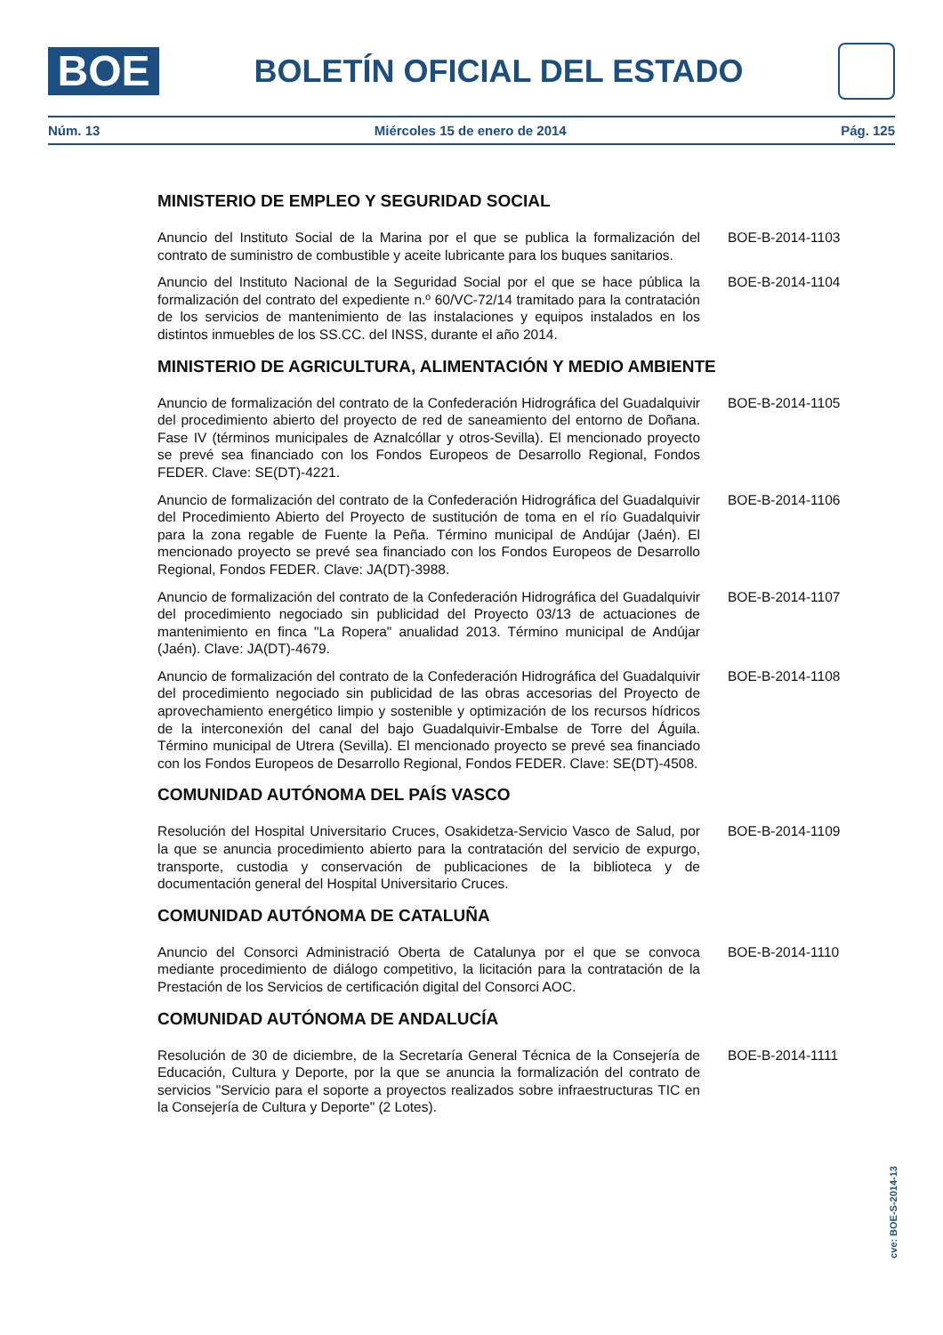BOE
BOLETÍN OFICIAL DEL ESTADO
Núm. 13 Miércoles 15 de enero de 2014 Pág. 125
MINISTERIO DE EMPLEO Y SEGURIDAD SOCIAL
Anuncio del Instituto Social de la Marina por el que se publica la formalización del contrato de suministro de combustible y aceite lubricante para los buques sanitarios.
BOE-B-2014-1103
Anuncio del Instituto Nacional de la Seguridad Social por el que se hace pública la formalización del contrato del expediente n.º 60/VC-72/14 tramitado para la contratación de los servicios de mantenimiento de las instalaciones y equipos instalados en los distintos inmuebles de los SS.CC. del INSS, durante el año 2014.
BOE-B-2014-1104
MINISTERIO DE AGRICULTURA, ALIMENTACIÓN Y MEDIO AMBIENTE
Anuncio de formalización del contrato de la Confederación Hidrográfica del Guadalquivir del procedimiento abierto del proyecto de red de saneamiento del entorno de Doñana. Fase IV (términos municipales de Aznalcóllar y otros-Sevilla). El mencionado proyecto se prevé sea financiado con los Fondos Europeos de Desarrollo Regional, Fondos FEDER. Clave: SE(DT)-4221.
BOE-B-2014-1105
Anuncio de formalización del contrato de la Confederación Hidrográfica del Guadalquivir del Procedimiento Abierto del Proyecto de sustitución de toma en el río Guadalquivir para la zona regable de Fuente la Peña. Término municipal de Andújar (Jaén). El mencionado proyecto se prevé sea financiado con los Fondos Europeos de Desarrollo Regional, Fondos FEDER. Clave: JA(DT)-3988.
BOE-B-2014-1106
Anuncio de formalización del contrato de la Confederación Hidrográfica del Guadalquivir del procedimiento negociado sin publicidad del Proyecto 03/13 de actuaciones de mantenimiento en finca "La Ropera" anualidad 2013. Término municipal de Andújar (Jaén). Clave: JA(DT)-4679.
BOE-B-2014-1107
Anuncio de formalización del contrato de la Confederación Hidrográfica del Guadalquivir del procedimiento negociado sin publicidad de las obras accesorias del Proyecto de aprovechamiento energético limpio y sostenible y optimización de los recursos hídricos de la interconexión del canal del bajo Guadalquivir-Embalse de Torre del Águila. Término municipal de Utrera (Sevilla). El mencionado proyecto se prevé sea financiado con los Fondos Europeos de Desarrollo Regional, Fondos FEDER. Clave: SE(DT)-4508.
BOE-B-2014-1108
COMUNIDAD AUTÓNOMA DEL PAÍS VASCO
Resolución del Hospital Universitario Cruces, Osakidetza-Servicio Vasco de Salud, por la que se anuncia procedimiento abierto para la contratación del servicio de expurgo, transporte, custodia y conservación de publicaciones de la biblioteca y de documentación general del Hospital Universitario Cruces.
BOE-B-2014-1109
COMUNIDAD AUTÓNOMA DE CATALUÑA
Anuncio del Consorci Administració Oberta de Catalunya por el que se convoca mediante procedimiento de diálogo competitivo, la licitación para la contratación de la Prestación de los Servicios de certificación digital del Consorci AOC.
BOE-B-2014-1110
COMUNIDAD AUTÓNOMA DE ANDALUCÍA
Resolución de 30 de diciembre, de la Secretaría General Técnica de la Consejería de Educación, Cultura y Deporte, por la que se anuncia la formalización del contrato de servicios "Servicio para el soporte a proyectos realizados sobre infraestructuras TIC en la Consejería de Cultura y Deporte" (2 Lotes).
BOE-B-2014-1111
cve: BOE-S-2014-13